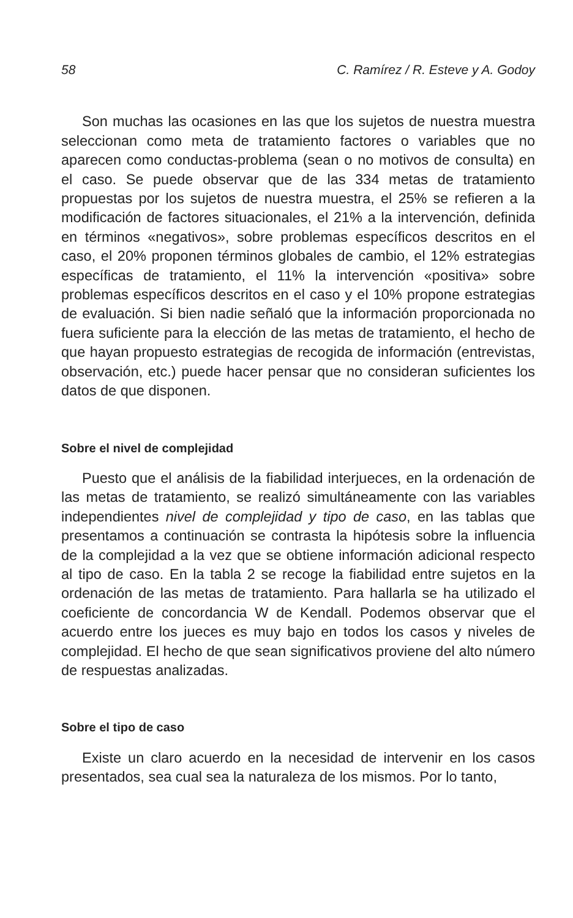58 C. Ramírez / R. Esteve y A. Godoy
Son muchas las ocasiones en las que los sujetos de nuestra muestra seleccionan como meta de tratamiento factores o variables que no aparecen como conductas-problema (sean o no motivos de consulta) en el caso. Se puede observar que de las 334 metas de tratamiento propuestas por los sujetos de nuestra muestra, el 25% se refieren a la modificación de factores situacionales, el 21% a la intervención, definida en términos «negativos», sobre problemas específicos descritos en el caso, el 20% proponen términos globales de cambio, el 12% estrategias específicas de tratamiento, el 11% la intervención «positiva» sobre problemas específicos descritos en el caso y el 10% propone estrategias de evaluación. Si bien nadie señaló que la información proporcionada no fuera suficiente para la elección de las metas de tratamiento, el hecho de que hayan propuesto estrategias de recogida de información (entrevistas, observación, etc.) puede hacer pensar que no consideran suficientes los datos de que disponen.
Sobre el nivel de complejidad
Puesto que el análisis de la fiabilidad interjueces, en la ordenación de las metas de tratamiento, se realizó simultáneamente con las variables independientes nivel de complejidad y tipo de caso, en las tablas que presentamos a continuación se contrasta la hipótesis sobre la influencia de la complejidad a la vez que se obtiene información adicional respecto al tipo de caso. En la tabla 2 se recoge la fiabilidad entre sujetos en la ordenación de las metas de tratamiento. Para hallarla se ha utilizado el coeficiente de concordancia W de Kendall. Podemos observar que el acuerdo entre los jueces es muy bajo en todos los casos y niveles de complejidad. El hecho de que sean significativos proviene del alto número de respuestas analizadas.
Sobre el tipo de caso
Existe un claro acuerdo en la necesidad de intervenir en los casos presentados, sea cual sea la naturaleza de los mismos. Por lo tanto,